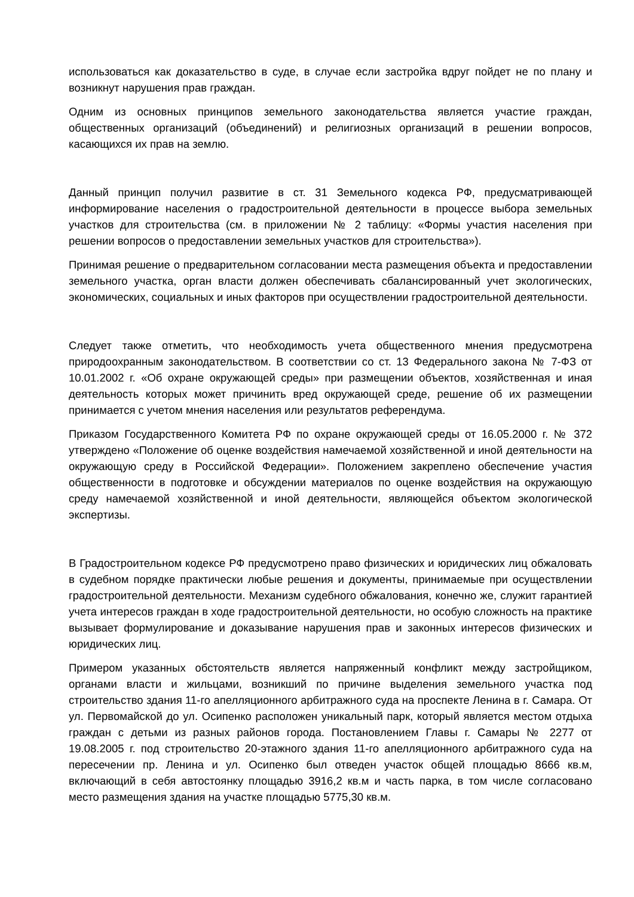использоваться как доказательство в суде, в случае если застройка вдруг пойдет не по плану и возникнут нарушения прав граждан.
Одним из основных принципов земельного законодательства является участие граждан, общественных организаций (объединений) и религиозных организаций в решении вопросов, касающихся их прав на землю.
Данный принцип получил развитие в ст. 31 Земельного кодекса РФ, предусматривающей информирование населения о градостроительной деятельности в процессе выбора земельных участков для строительства (см. в приложении № 2 таблицу: «Формы участия населения при решении вопросов о предоставлении земельных участков для строительства»).
Принимая решение о предварительном согласовании места размещения объекта и предоставлении земельного участка, орган власти должен обеспечивать сбалансированный учет экологических, экономических, социальных и иных факторов при осуществлении градостроительной деятельности.
Следует также отметить, что необходимость учета общественного мнения предусмотрена природоохранным законодательством. В соответствии со ст. 13 Федерального закона № 7-ФЗ от 10.01.2002 г. «Об охране окружающей среды» при размещении объектов, хозяйственная и иная деятельность которых может причинить вред окружающей среде, решение об их размещении принимается с учетом мнения населения или результатов референдума.
Приказом Государственного Комитета РФ по охране окружающей среды от 16.05.2000 г. № 372 утверждено «Положение об оценке воздействия намечаемой хозяйственной и иной деятельности на окружающую среду в Российской Федерации». Положением закреплено обеспечение участия общественности в подготовке и обсуждении материалов по оценке воздействия на окружающую среду намечаемой хозяйственной и иной деятельности, являющейся объектом экологической экспертизы.
В Градостроительном кодексе РФ предусмотрено право физических и юридических лиц обжаловать в судебном порядке практически любые решения и документы, принимаемые при осуществлении градостроительной деятельности. Механизм судебного обжалования, конечно же, служит гарантией учета интересов граждан в ходе градостроительной деятельности, но особую сложность на практике вызывает формулирование и доказывание нарушения прав и законных интересов физических и юридических лиц.
Примером указанных обстоятельств является напряженный конфликт между застройщиком, органами власти и жильцами, возникший по причине выделения земельного участка под строительство здания 11-го апелляционного арбитражного суда на проспекте Ленина в г. Самара. От ул. Первомайской до ул. Осипенко расположен уникальный парк, который является местом отдыха граждан с детьми из разных районов города. Постановлением Главы г. Самары № 2277 от 19.08.2005 г. под строительство 20-этажного здания 11-го апелляционного арбитражного суда на пересечении пр. Ленина и ул. Осипенко был отведен участок общей площадью 8666 кв.м, включающий в себя автостоянку площадью 3916,2 кв.м и часть парка, в том числе согласовано место размещения здания на участке площадью 5775,30 кв.м.